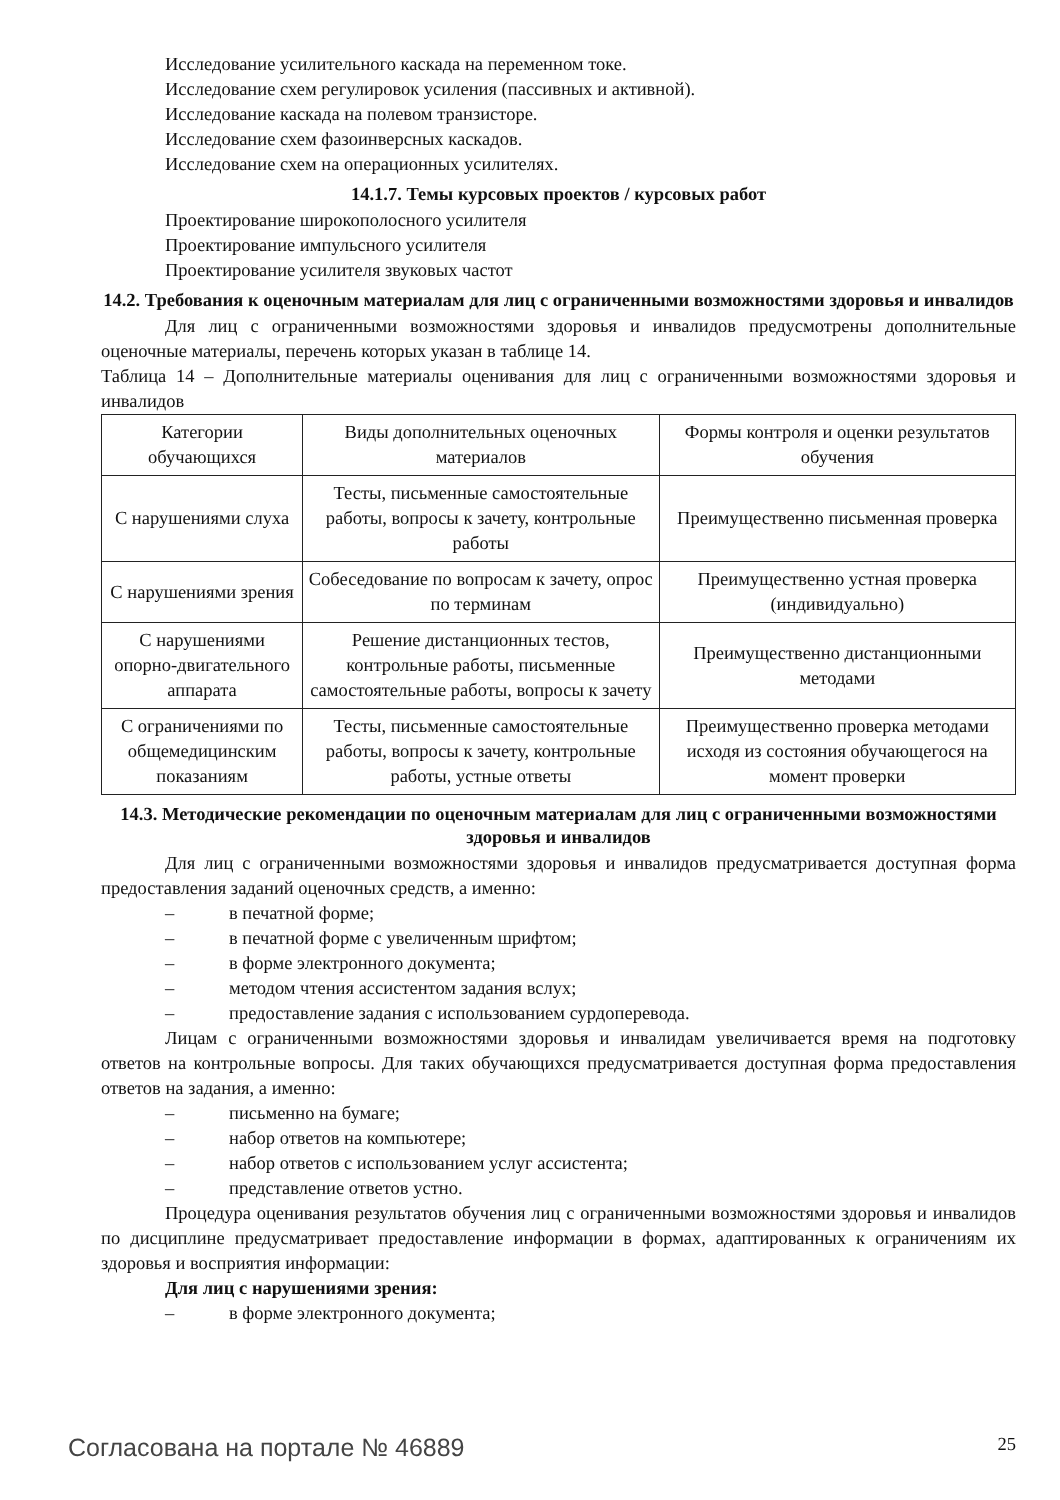Исследование усилительного каскада на переменном токе.
Исследование схем регулировок усиления (пассивных и активной).
Исследование каскада на полевом транзисторе.
Исследование схем фазоинверсных каскадов.
Исследование схем на операционных усилителях.
14.1.7. Темы курсовых проектов / курсовых работ
Проектирование широкополосного усилителя
Проектирование импульсного усилителя
Проектирование усилителя звуковых частот
14.2. Требования к оценочным материалам для лиц с ограниченными возможностями здоровья и инвалидов
Для лиц с ограниченными возможностями здоровья и инвалидов предусмотрены дополнительные оценочные материалы, перечень которых указан в таблице 14.
Таблица 14 – Дополнительные материалы оценивания для лиц с ограниченными возможностями здоровья и инвалидов
| Категории обучающихся | Виды дополнительных оценочных материалов | Формы контроля и оценки результатов обучения |
| С нарушениями слуха | Тесты, письменные самостоятельные работы, вопросы к зачету, контрольные работы | Преимущественно письменная проверка |
| С нарушениями зрения | Собеседование по вопросам к зачету, опрос по терминам | Преимущественно устная проверка (индивидуально) |
| С нарушениями опорно-двигательного аппарата | Решение дистанционных тестов, контрольные работы, письменные самостоятельные работы, вопросы к зачету | Преимущественно дистанционными методами |
| С ограничениями по общемедицинским показаниям | Тесты, письменные самостоятельные работы, вопросы к зачету, контрольные работы, устные ответы | Преимущественно проверка методами исходя из состояния обучающегося на момент проверки |
14.3. Методические рекомендации по оценочным материалам для лиц с ограниченными возможностями здоровья и инвалидов
Для лиц с ограниченными возможностями здоровья и инвалидов предусматривается доступная форма предоставления заданий оценочных средств, а именно:
– в печатной форме;
– в печатной форме с увеличенным шрифтом;
– в форме электронного документа;
– методом чтения ассистентом задания вслух;
– предоставление задания с использованием сурдоперевода.
Лицам с ограниченными возможностями здоровья и инвалидам увеличивается время на подготовку ответов на контрольные вопросы. Для таких обучающихся предусматривается доступная форма предоставления ответов на задания, а именно:
– письменно на бумаге;
– набор ответов на компьютере;
– набор ответов с использованием услуг ассистента;
– представление ответов устно.
Процедура оценивания результатов обучения лиц с ограниченными возможностями здоровья и инвалидов по дисциплине предусматривает предоставление информации в формах, адаптированных к ограничениям их здоровья и восприятия информации:
Для лиц с нарушениями зрения:
– в форме электронного документа;
Согласована на портале № 46889 25